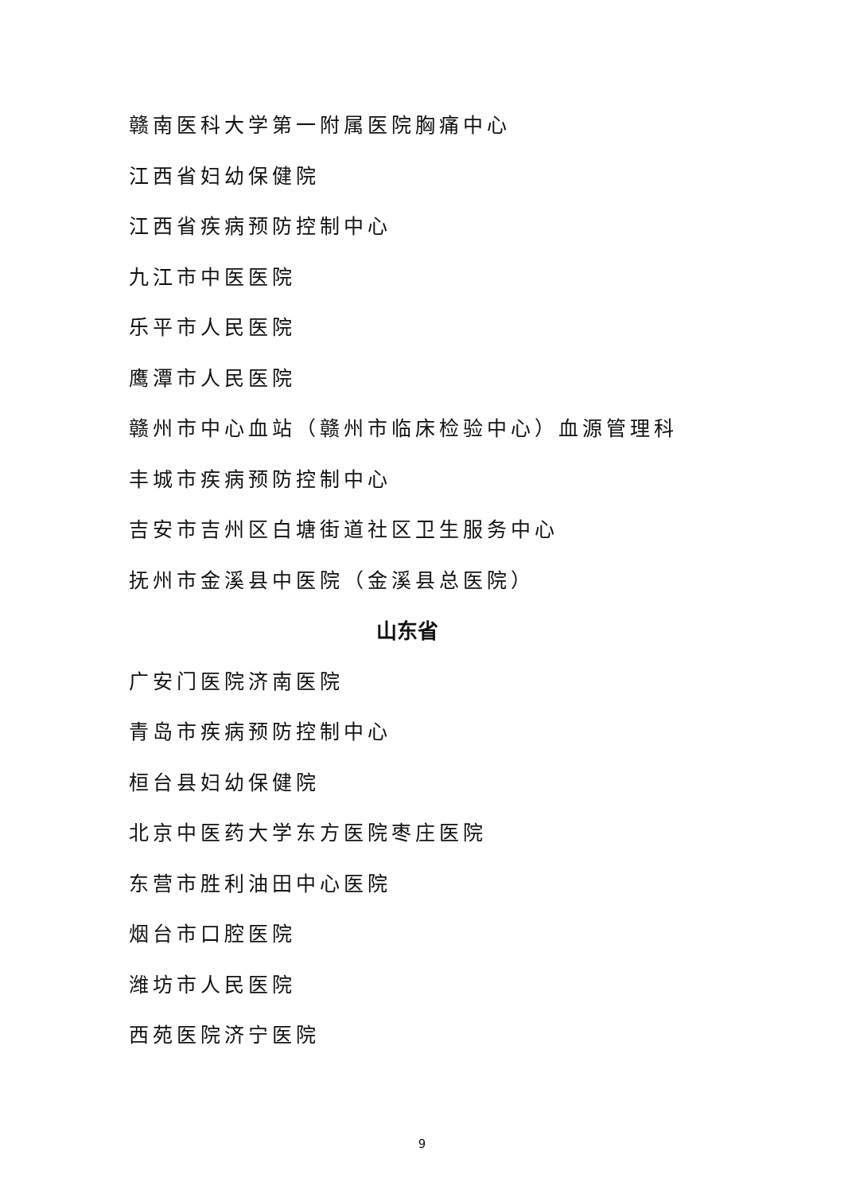赣南医科大学第一附属医院胸痛中心
江西省妇幼保健院
江西省疾病预防控制中心
九江市中医医院
乐平市人民医院
鹰潭市人民医院
赣州市中心血站（赣州市临床检验中心）血源管理科
丰城市疾病预防控制中心
吉安市吉州区白塘街道社区卫生服务中心
抚州市金溪县中医院（金溪县总医院）
山东省
广安门医院济南医院
青岛市疾病预防控制中心
桓台县妇幼保健院
北京中医药大学东方医院枣庄医院
东营市胜利油田中心医院
烟台市口腔医院
潍坊市人民医院
西苑医院济宁医院
9